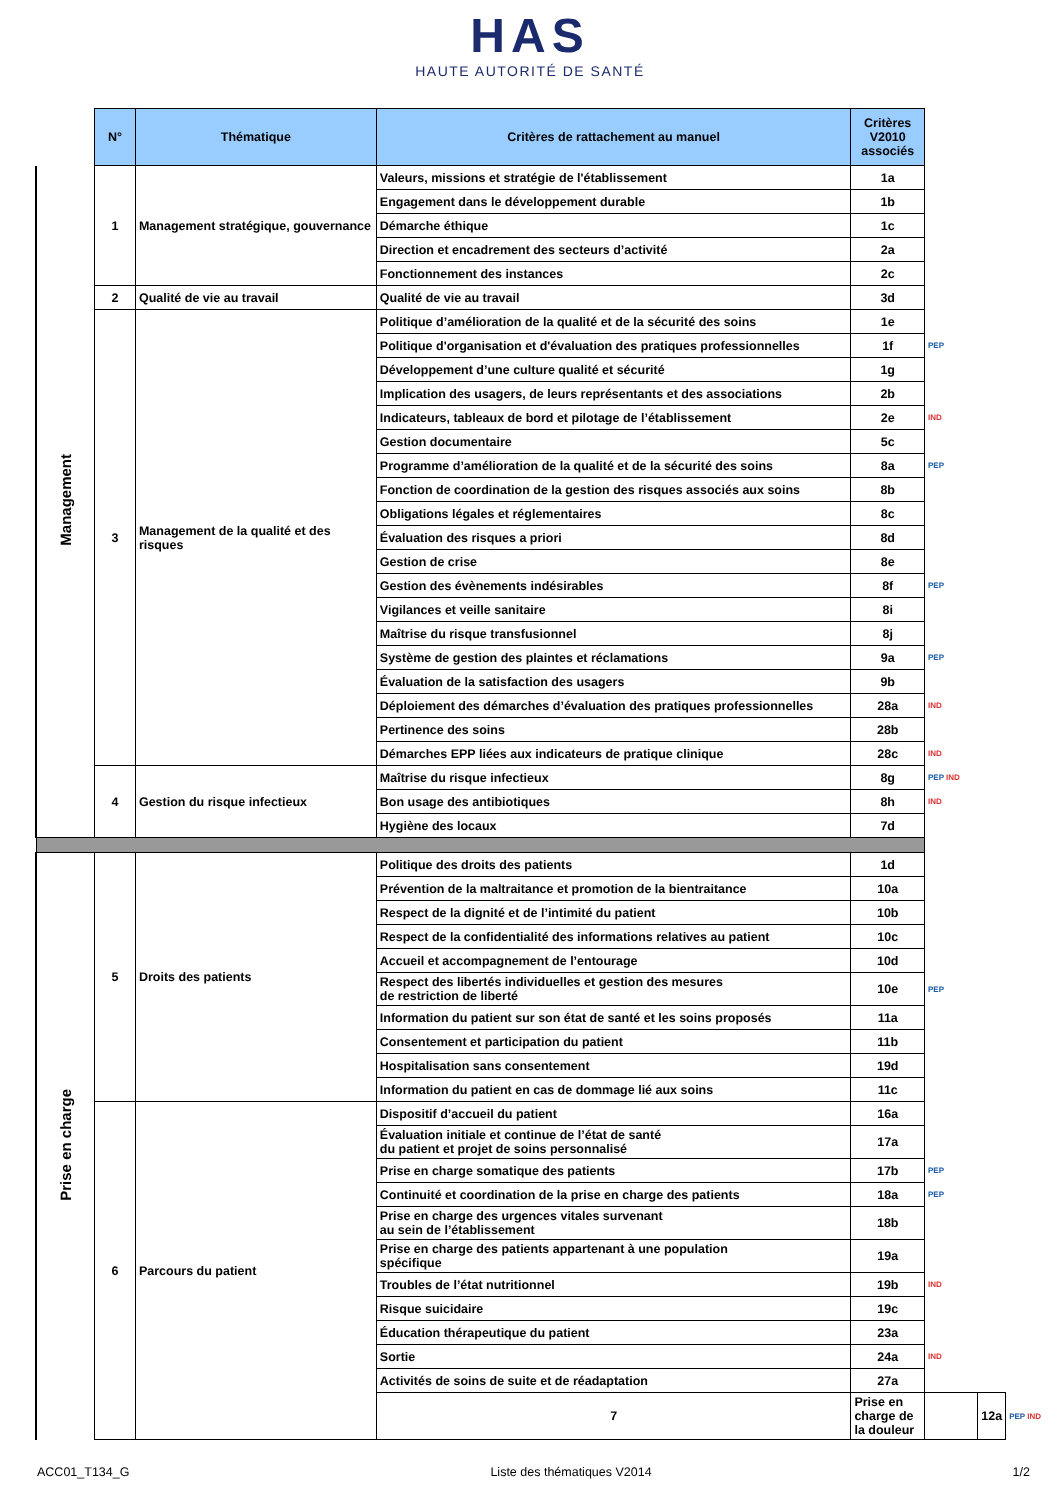HAS
HAUTE AUTORITÉ DE SANTÉ
| | N° | Thématique | Critères de rattachement au manuel | Critères V2010 associés | | | |
| Management | 1 | Management stratégique, gouvernance | Valeurs, missions et stratégie de l'établissement | 1a | | | |
| | | | Engagement dans le développement durable | 1b | | | |
| | | | Démarche éthique | 1c | | | |
| | | | Direction et encadrement des secteurs d’activité | 2a | | | |
| | | | Fonctionnement des instances | 2c | | | |
| | 2 | Qualité de vie au travail | Qualité de vie au travail | 3d | | | |
| | 3 | Management de la qualité et des risques | Politique d’amélioration de la qualité et de la sécurité des soins | 1e | | | |
| | | | Politique d'organisation et d'évaluation des pratiques professionnelles | 1f | PEP | | |
| | | | Développement d’une culture qualité et sécurité | 1g | | | |
| | | | Implication des usagers, de leurs représentants et des associations | 2b | | | |
| | | | Indicateurs, tableaux de bord et pilotage de l’établissement | 2e | IND | | |
| | | | Gestion documentaire | 5c | | | |
| | | | Programme d’amélioration de la qualité et de la sécurité des soins | 8a | PEP | | |
| | | | Fonction de coordination de la gestion des risques associés aux soins | 8b | | | |
| | | | Obligations légales et réglementaires | 8c | | | |
| | | | Évaluation des risques a priori | 8d | | | |
| | | | Gestion de crise | 8e | | | |
| | | | Gestion des évènements indésirables | 8f | PEP | | |
| | | | Vigilances et veille sanitaire | 8i | | | |
| | | | Maîtrise du risque transfusionnel | 8j | | | |
| | | | Système de gestion des plaintes et réclamations | 9a | PEP | | |
| | | | Évaluation de la satisfaction des usagers | 9b | | | |
| | | | Déploiement des démarches d’évaluation des pratiques professionnelles | 28a | IND | | |
| | | | Pertinence des soins | 28b | | | |
| | | | Démarches EPP liées aux indicateurs de pratique clinique | 28c | IND | | |
| | 4 | Gestion du risque infectieux | Maîtrise du risque infectieux | 8g | PEP IND | | |
| | | | Bon usage des antibiotiques | 8h | IND | | |
| | | | Hygiène des locaux | 7d | | | |
| Prise en charge | 5 | Droits des patients | Politique des droits des patients | 1d | | | |
| | | | Prévention de la maltraitance et promotion de la bientraitance | 10a | | | |
| | | | Respect de la dignité et de l’intimité du patient | 10b | | | |
| | | | Respect de la confidentialité des informations relatives au patient | 10c | | | |
| | | | Accueil et accompagnement de l’entourage | 10d | | | |
| | | | Respect des libertés individuelles et gestion des mesures de restriction de liberté | 10e | PEP | | |
| | | | Information du patient sur son état de santé et les soins proposés | 11a | | | |
| | | | Consentement et participation du patient | 11b | | | |
| | | | Hospitalisation sans consentement | 19d | | | |
| | | | Information du patient en cas de dommage lié aux soins | 11c | | | |
| | 6 | Parcours du patient | Dispositif d’accueil du patient | 16a | | | |
| | | | Évaluation initiale et continue de l’état de santé du patient et projet de soins personnalisé | 17a | | | |
| | | | Prise en charge somatique des patients | 17b | PEP | | |
| | | | Continuité et coordination de la prise en charge des patients | 18a | PEP | | |
| | | | Prise en charge des urgences vitales survenant au sein de l’établissement | 18b | | | |
| | | | Prise en charge des patients appartenant à une population spécifique | 19a | | | |
| | | | Troubles de l’état nutritionnel | 19b | IND | | |
| | | | Risque suicidaire | 19c | | | |
| | | | Éducation thérapeutique du patient | 23a | | | |
| | | | Sortie | 24a | IND | | |
| | | | Activités de soins de suite et de réadaptation | 27a | | | |
| | | | 7 | Prise en charge de la douleur | | 12a | PEP IND |
ACC01_T134_G Liste des thématiques V2014 1/2